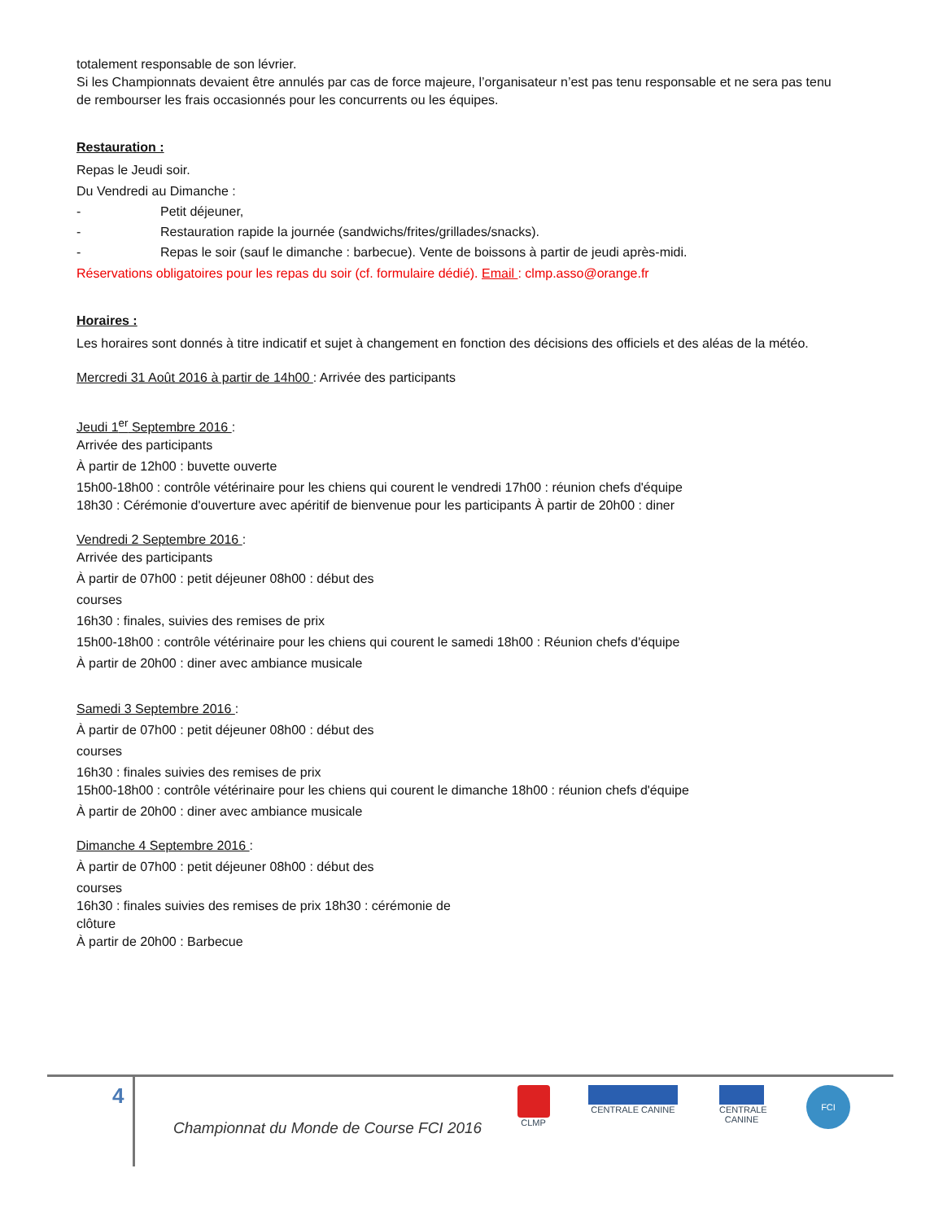totalement responsable de son lévrier.
Si les Championnats devaient être annulés par cas de force majeure, l’organisateur n’est pas tenu responsable et ne sera pas tenu de rembourser les frais occasionnés pour les concurrents ou les équipes.
Restauration :
Repas le Jeudi soir.
Du Vendredi au Dimanche :
- Petit déjeuner,
- Restauration rapide la journée (sandwichs/frites/grillades/snacks).
- Repas le soir (sauf le dimanche : barbecue). Vente de boissons à partir de jeudi après-midi.
Réservations obligatoires pour les repas du soir (cf. formulaire dédié). Email : clmp.asso@orange.fr
Horaires :
Les horaires sont donnés à titre indicatif et sujet à changement en fonction des décisions des officiels et des aléas de la météo.
Mercredi 31 Août 2016 à partir de 14h00 : Arrivée des participants
Jeudi 1<sup>er</sup> Septembre 2016 :
Arrivée des participants
À partir de 12h00 : buvette ouverte
15h00-18h00 : contrôle vétérinaire pour les chiens qui courent le vendredi 17h00 : réunion chefs d'équipe
18h30 : Cérémonie d'ouverture avec apéritif de bienvenue pour les participants À partir de 20h00 : diner
Vendredi 2 Septembre 2016 :
Arrivée des participants
À partir de 07h00 : petit déjeuner 08h00 : début des
courses
16h30 : finales, suivies des remises de prix
15h00-18h00 : contrôle vétérinaire pour les chiens qui courent le samedi 18h00 : Réunion chefs d'équipe
À partir de 20h00 : diner avec ambiance musicale
Samedi 3 Septembre 2016 :
À partir de 07h00 : petit déjeuner 08h00 : début des
courses
16h30 : finales suivies des remises de prix
15h00-18h00 : contrôle vétérinaire pour les chiens qui courent le dimanche 18h00 : réunion chefs d'équipe
À partir de 20h00 : diner avec ambiance musicale
Dimanche 4 Septembre 2016 :
À partir de 07h00 : petit déjeuner 08h00 : début des
courses
16h30 : finales suivies des remises de prix 18h30 : cérémonie de
clôture
À partir de 20h00 : Barbecue
4
Championnat du Monde de Course FCI 2016
CLMP CENTRALE CANINE
CENTRALE CANINE
FCI